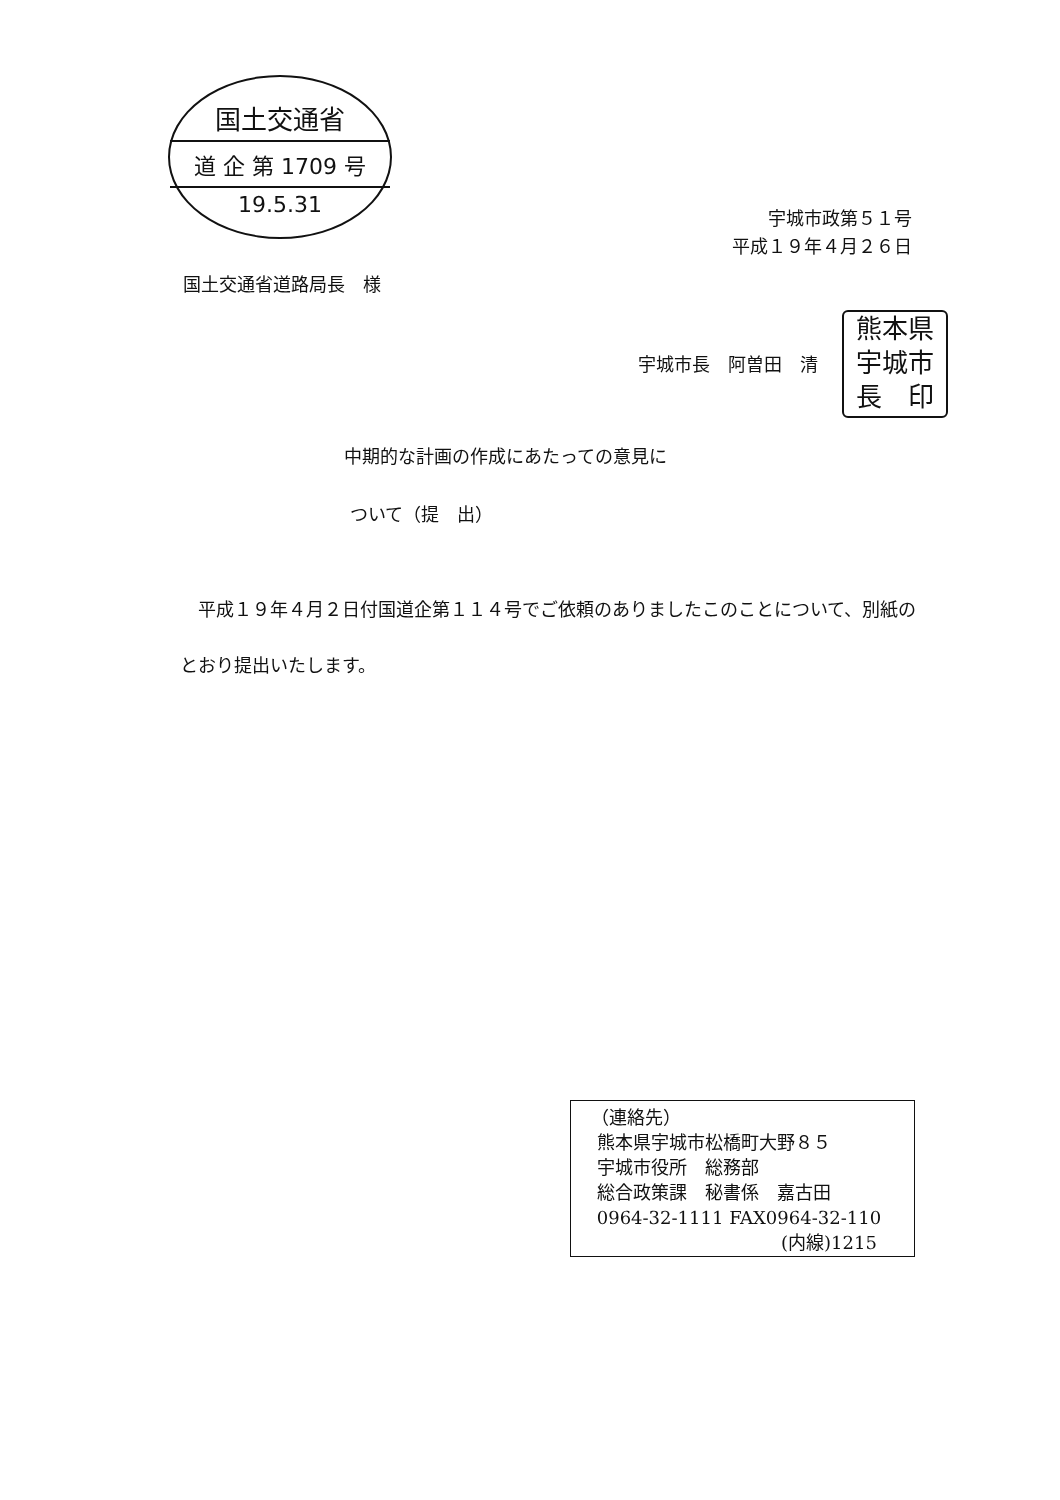国土交通省
道 企 第 1709 号
19.5.31
宇城市政第５１号
平成１９年４月２６日
国土交通省道路局長　様
宇城市長　阿曽田　清
熊本県
宇城市
長　印
中期的な計画の作成にあたっての意見に
ついて（提　出）
　平成１９年４月２日付国道企第１１４号でご依頼のありましたこのことについて、別紙のとおり提出いたします。
（連絡先）
熊本県宇城市松橋町大野８５
宇城市役所　総務部
総合政策課　秘書係　嘉古田
0964-32-1111 FAX0964-32-110
(内線)1215